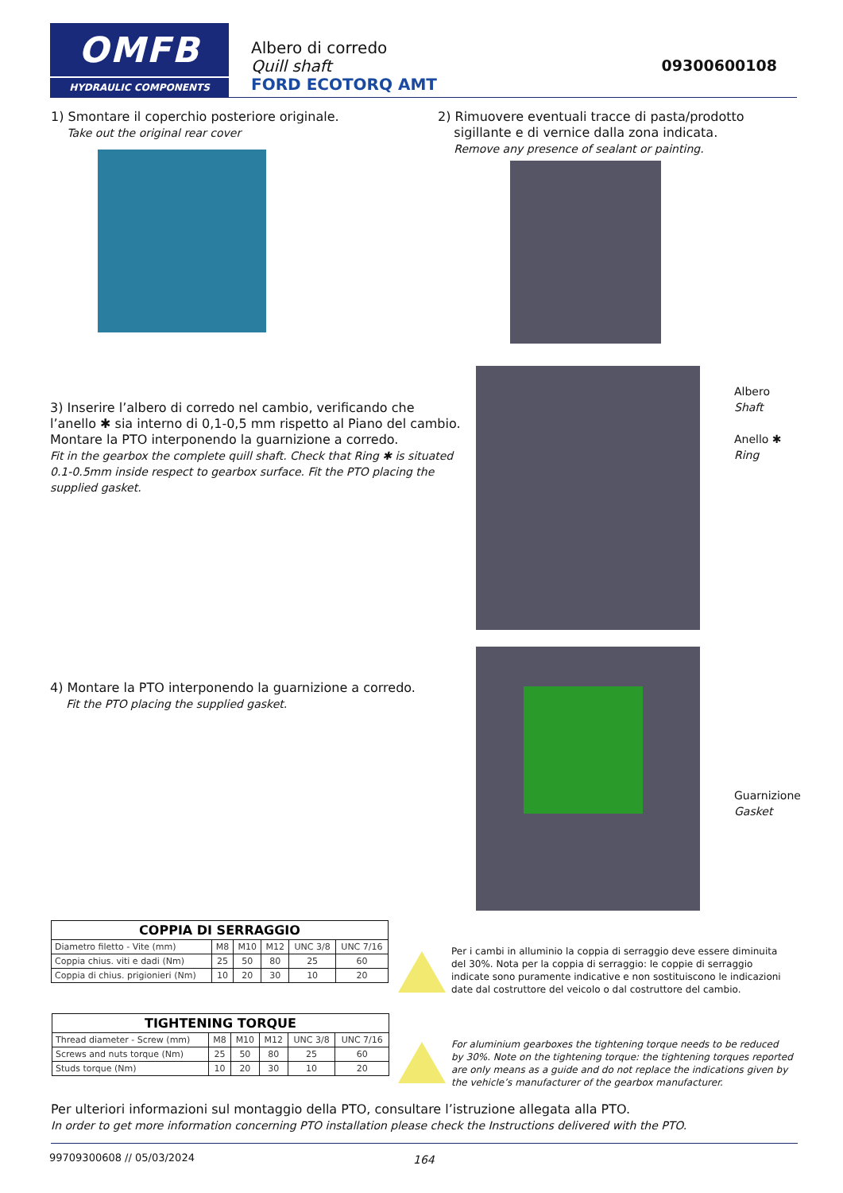OMFB
HYDRAULIC COMPONENTS
Albero di corredo
Quill shaft
FORD ECOTORQ AMT
09300600108
1) Smontare il coperchio posteriore originale.
Take out the original rear cover
2) Rimuovere eventuali tracce di pasta/prodotto
sigillante e di vernice dalla zona indicata.
Remove any presence of sealant or painting.
3) Inserire l’albero di corredo nel cambio, verificando che l’anello ✱ sia interno di 0,1-0,5 mm rispetto al Piano del cambio. Montare la PTO interponendo la guarnizione a corredo.
Fit in the gearbox the complete quill shaft. Check that Ring ✱ is situated 0.1-0.5mm inside respect to gearbox surface. Fit the PTO placing the supplied gasket.
Albero
Shaft
Anello ✱
Ring
4) Montare la PTO interponendo la guarnizione a corredo.
Fit the PTO placing the supplied gasket.
Guarnizione
Gasket
| COPPIA DI SERRAGGIO | | | | | |
| --- | --- | --- | --- | --- | --- |
| Diametro filetto - Vite (mm) | M8 | M10 | M12 | UNC 3/8 | UNC 7/16 |
| Coppia chius. viti e dadi (Nm) | 25 | 50 | 80 | 25 | 60 |
| Coppia di chius. prigionieri (Nm) | 10 | 20 | 30 | 10 | 20 |
| TIGHTENING TORQUE | | | | | |
| --- | --- | --- | --- | --- | --- |
| Thread diameter - Screw (mm) | M8 | M10 | M12 | UNC 3/8 | UNC 7/16 |
| Screws and nuts torque (Nm) | 25 | 50 | 80 | 25 | 60 |
| Studs torque (Nm) | 10 | 20 | 30 | 10 | 20 |
Per i cambi in alluminio la coppia di serraggio deve essere diminuita del 30%. Nota per la coppia di serraggio: le coppie di serraggio indicate sono puramente indicative e non sostituiscono le indicazioni date dal costruttore del veicolo o dal costruttore del cambio.
For aluminium gearboxes the tightening torque needs to be reduced by 30%. Note on the tightening torque: the tightening torques reported are only means as a guide and do not replace the indications given by the vehicle’s manufacturer of the gearbox manufacturer.
Per ulteriori informazioni sul montaggio della PTO, consultare l’istruzione allegata alla PTO.
In order to get more information concerning PTO installation please check the Instructions delivered with the PTO.
99709300608 // 05/03/2024 164